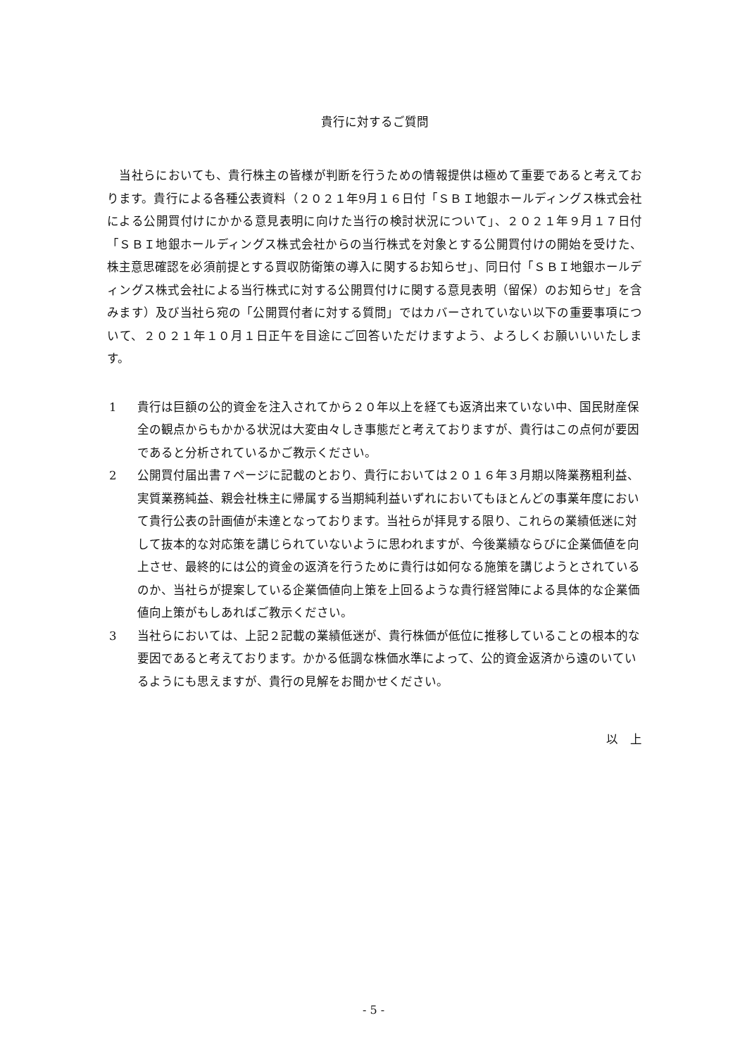貴行に対するご質問
　当社らにおいても、貴行株主の皆様が判断を行うための情報提供は極めて重要であると考えております。貴行による各種公表資料（２０２１年9月１６日付「ＳＢＩ地銀ホールディングス株式会社による公開買付けにかかる意見表明に向けた当行の検討状況について」、２０２１年９月１７日付「ＳＢＩ地銀ホールディングス株式会社からの当行株式を対象とする公開買付けの開始を受けた、株主意思確認を必須前提とする買収防衛策の導入に関するお知らせ」、同日付「ＳＢＩ地銀ホールディングス株式会社による当行株式に対する公開買付けに関する意見表明（留保）のお知らせ」を含みます）及び当社ら宛の「公開買付者に対する質問」ではカバーされていない以下の重要事項について、２０２１年１０月１日正午を目途にご回答いただけますよう、よろしくお願いいいたします。
1 貴行は巨額の公的資金を注入されてから２０年以上を経ても返済出来ていない中、国民財産保全の観点からもかかる状況は大変由々しき事態だと考えておりますが、貴行はこの点何が要因であると分析されているかご教示ください。
2 公開買付届出書７ページに記載のとおり、貴行においては２０１６年３月期以降業務粗利益、実質業務純益、親会社株主に帰属する当期純利益いずれにおいてもほとんどの事業年度において貴行公表の計画値が未達となっております。当社らが拝見する限り、これらの業績低迷に対して抜本的な対応策を講じられていないように思われますが、今後業績ならびに企業価値を向上させ、最終的には公的資金の返済を行うために貴行は如何なる施策を講じようとされているのか、当社らが提案している企業価値向上策を上回るような貴行経営陣による具体的な企業価値向上策がもしあればご教示ください。
3 当社らにおいては、上記２記載の業績低迷が、貴行株価が低位に推移していることの根本的な要因であると考えております。かかる低調な株価水準によって、公的資金返済から遠のいているようにも思えますが、貴行の見解をお聞かせください。
以　上
- 5 -